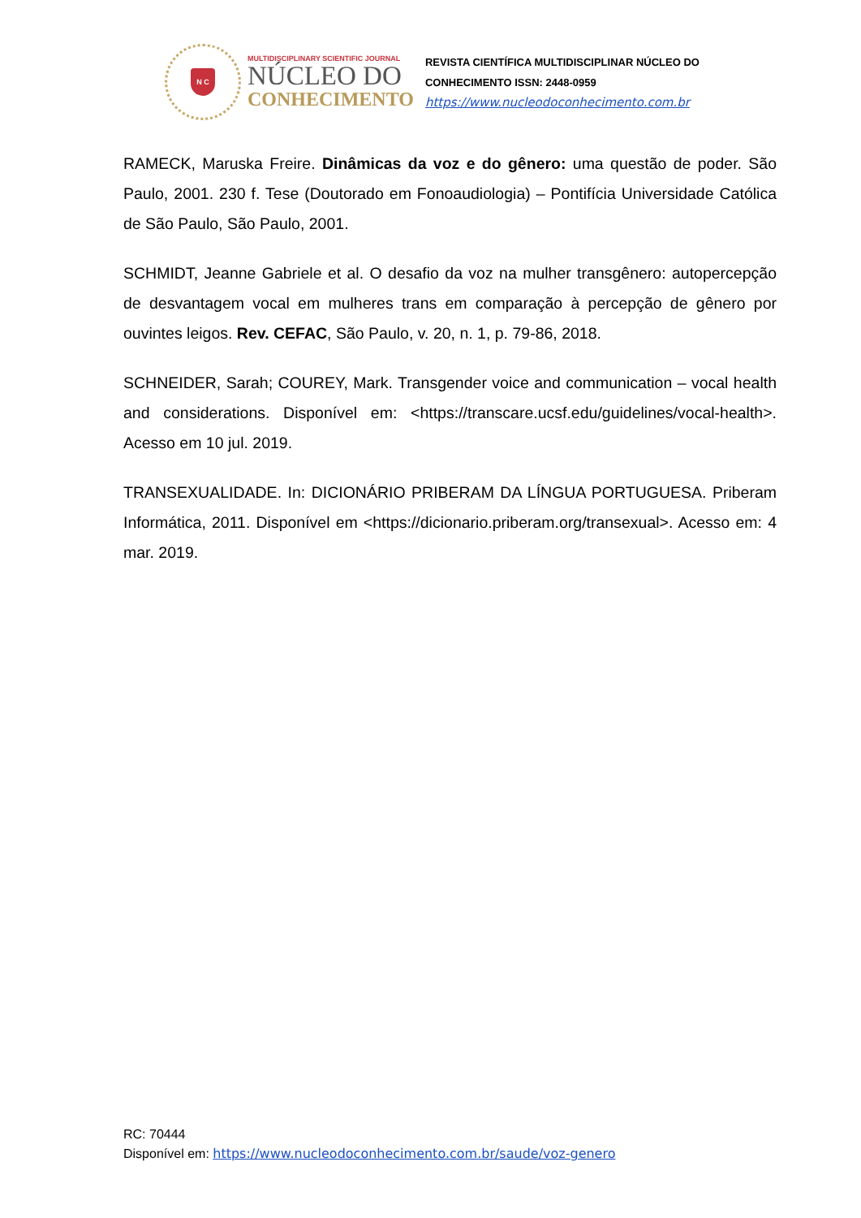N C
MULTIDISCIPLINARY SCIENTIFIC JOURNAL
NÚCLEO DO
CONHECIMENTO
REVISTA CIENTÍFICA MULTIDISCIPLINAR NÚCLEO DO
CONHECIMENTO ISSN: 2448-0959
https://www.nucleodoconhecimento.com.br
RAMECK, Maruska Freire. Dinâmicas da voz e do gênero: uma questão de poder. São Paulo, 2001. 230 f. Tese (Doutorado em Fonoaudiologia) – Pontifícia Universidade Católica de São Paulo, São Paulo, 2001.
SCHMIDT, Jeanne Gabriele et al. O desafio da voz na mulher transgênero: autopercepção de desvantagem vocal em mulheres trans em comparação à percepção de gênero por ouvintes leigos. Rev. CEFAC, São Paulo, v. 20, n. 1, p. 79-86, 2018.
SCHNEIDER, Sarah; COUREY, Mark. Transgender voice and communication – vocal health and considerations. Disponível em: <https://transcare.ucsf.edu/guidelines/vocal-health>. Acesso em 10 jul. 2019.
TRANSEXUALIDADE. In: DICIONÁRIO PRIBERAM DA LÍNGUA PORTUGUESA. Priberam Informática, 2011. Disponível em <https://dicionario.priberam.org/transexual>. Acesso em: 4 mar. 2019.
RC: 70444
Disponível em: https://www.nucleodoconhecimento.com.br/saude/voz-genero